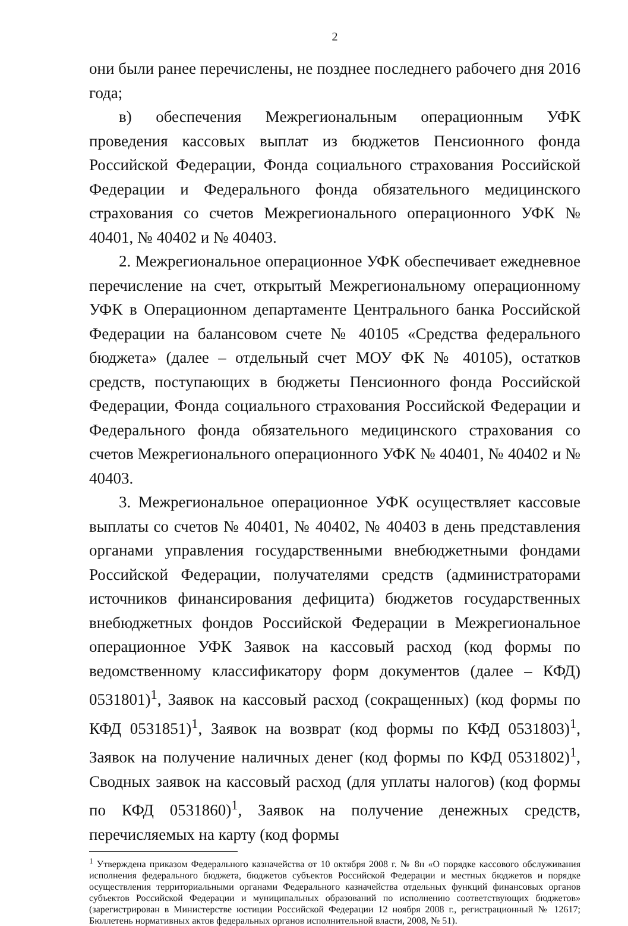2
они были ранее перечислены, не позднее последнего рабочего дня 2016 года;
в) обеспечения Межрегиональным операционным УФК проведения кассовых выплат из бюджетов Пенсионного фонда Российской Федерации, Фонда социального страхования Российской Федерации и Федерального фонда обязательного медицинского страхования со счетов Межрегионального операционного УФК № 40401, № 40402 и № 40403.
2. Межрегиональное операционное УФК обеспечивает ежедневное перечисление на счет, открытый Межрегиональному операционному УФК в Операционном департаменте Центрального банка Российской Федерации на балансовом счете № 40105 «Средства федерального бюджета» (далее – отдельный счет МОУ ФК № 40105), остатков средств, поступающих в бюджеты Пенсионного фонда Российской Федерации, Фонда социального страхования Российской Федерации и Федерального фонда обязательного медицинского страхования со счетов Межрегионального операционного УФК № 40401, № 40402 и № 40403.
3. Межрегиональное операционное УФК осуществляет кассовые выплаты со счетов № 40401, № 40402, № 40403 в день представления органами управления государственными внебюджетными фондами Российской Федерации, получателями средств (администраторами источников финансирования дефицита) бюджетов государственных внебюджетных фондов Российской Федерации в Межрегиональное операционное УФК Заявок на кассовый расход (код формы по ведомственному классификатору форм документов (далее – КФД) 0531801)<sup>1</sup>, Заявок на кассовый расход (сокращенных) (код формы по КФД 0531851)<sup>1</sup>, Заявок на возврат (код формы по КФД 0531803)<sup>1</sup>, Заявок на получение наличных денег (код формы по КФД 0531802)<sup>1</sup>, Сводных заявок на кассовый расход (для уплаты налогов) (код формы по КФД 0531860)<sup>1</sup>, Заявок на получение денежных средств, перечисляемых на карту (код формы
<sup>1</sup> Утверждена приказом Федерального казначейства от 10 октября 2008 г. № 8н «О порядке кассового обслуживания исполнения федерального бюджета, бюджетов субъектов Российской Федерации и местных бюджетов и порядке осуществления территориальными органами Федерального казначейства отдельных функций финансовых органов субъектов Российской Федерации и муниципальных образований по исполнению соответствующих бюджетов» (зарегистрирован в Министерстве юстиции Российской Федерации 12 ноября 2008 г., регистрационный № 12617; Бюллетень нормативных актов федеральных органов исполнительной власти, 2008, № 51).